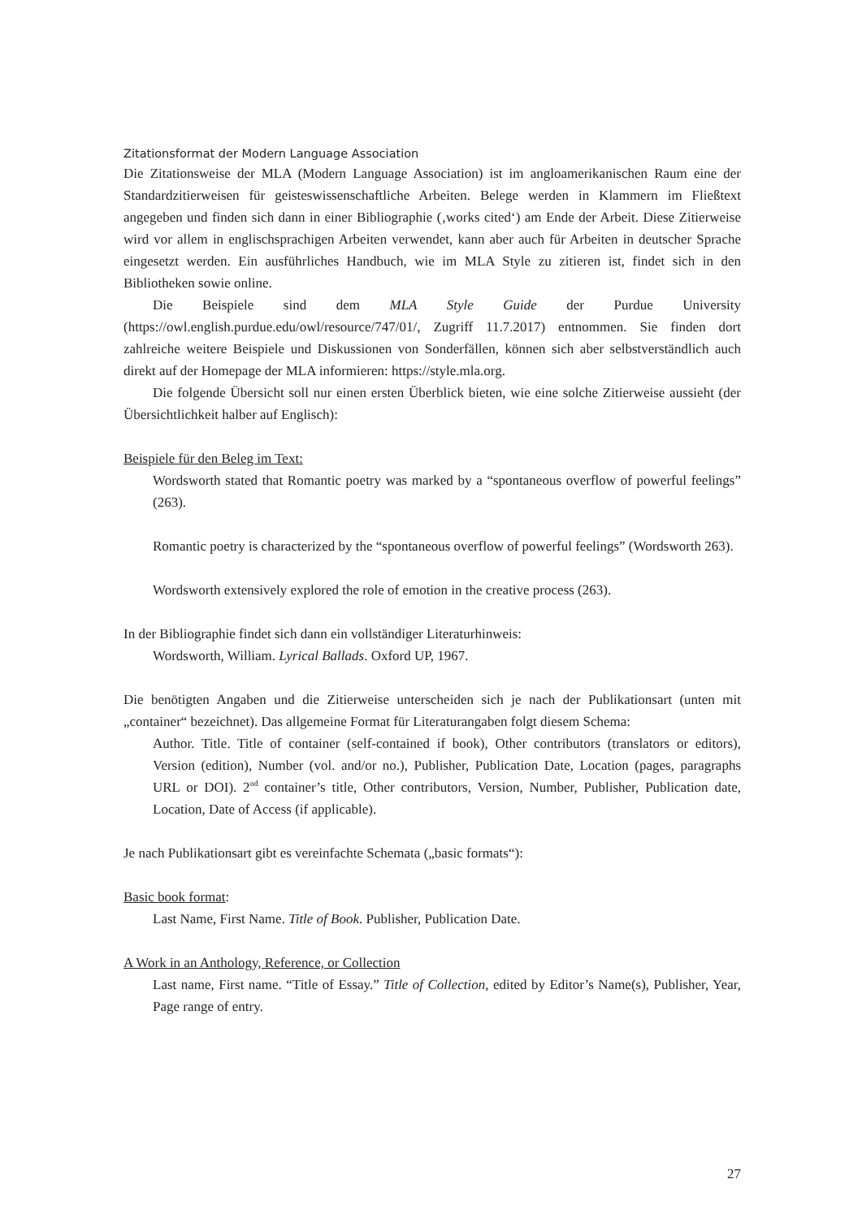Zitationsformat der Modern Language Association
Die Zitationsweise der MLA (Modern Language Association) ist im angloamerikanischen Raum eine der Standardzitierweisen für geisteswissenschaftliche Arbeiten. Belege werden in Klammern im Fließtext angegeben und finden sich dann in einer Bibliographie (‚works cited‘) am Ende der Arbeit. Diese Zitierweise wird vor allem in englischsprachigen Arbeiten verwendet, kann aber auch für Arbeiten in deutscher Sprache eingesetzt werden. Ein ausführliches Handbuch, wie im MLA Style zu zitieren ist, findet sich in den Bibliotheken sowie online.
Die Beispiele sind dem MLA Style Guide der Purdue University (https://owl.english.purdue.edu/owl/resource/747/01/, Zugriff 11.7.2017) entnommen. Sie finden dort zahlreiche weitere Beispiele und Diskussionen von Sonderfällen, können sich aber selbstverständlich auch direkt auf der Homepage der MLA informieren: https://style.mla.org.
Die folgende Übersicht soll nur einen ersten Überblick bieten, wie eine solche Zitierweise aussieht (der Übersichtlichkeit halber auf Englisch):
Beispiele für den Beleg im Text:
Wordsworth stated that Romantic poetry was marked by a “spontaneous overflow of powerful feelings” (263).
Romantic poetry is characterized by the “spontaneous overflow of powerful feelings” (Wordsworth 263).
Wordsworth extensively explored the role of emotion in the creative process (263).
In der Bibliographie findet sich dann ein vollständiger Literaturhinweis:
Wordsworth, William. Lyrical Ballads. Oxford UP, 1967.
Die benötigten Angaben und die Zitierweise unterscheiden sich je nach der Publikationsart (unten mit „container“ bezeichnet). Das allgemeine Format für Literaturangaben folgt diesem Schema:
Author. Title. Title of container (self-contained if book), Other contributors (translators or editors), Version (edition), Number (vol. and/or no.), Publisher, Publication Date, Location (pages, paragraphs URL or DOI). 2<sup>nd</sup> container’s title, Other contributors, Version, Number, Publisher, Publication date, Location, Date of Access (if applicable).
Je nach Publikationsart gibt es vereinfachte Schemata („basic formats“):
Basic book format:
Last Name, First Name. Title of Book. Publisher, Publication Date.
A Work in an Anthology, Reference, or Collection
Last name, First name. “Title of Essay.” Title of Collection, edited by Editor’s Name(s), Publisher, Year, Page range of entry.
27